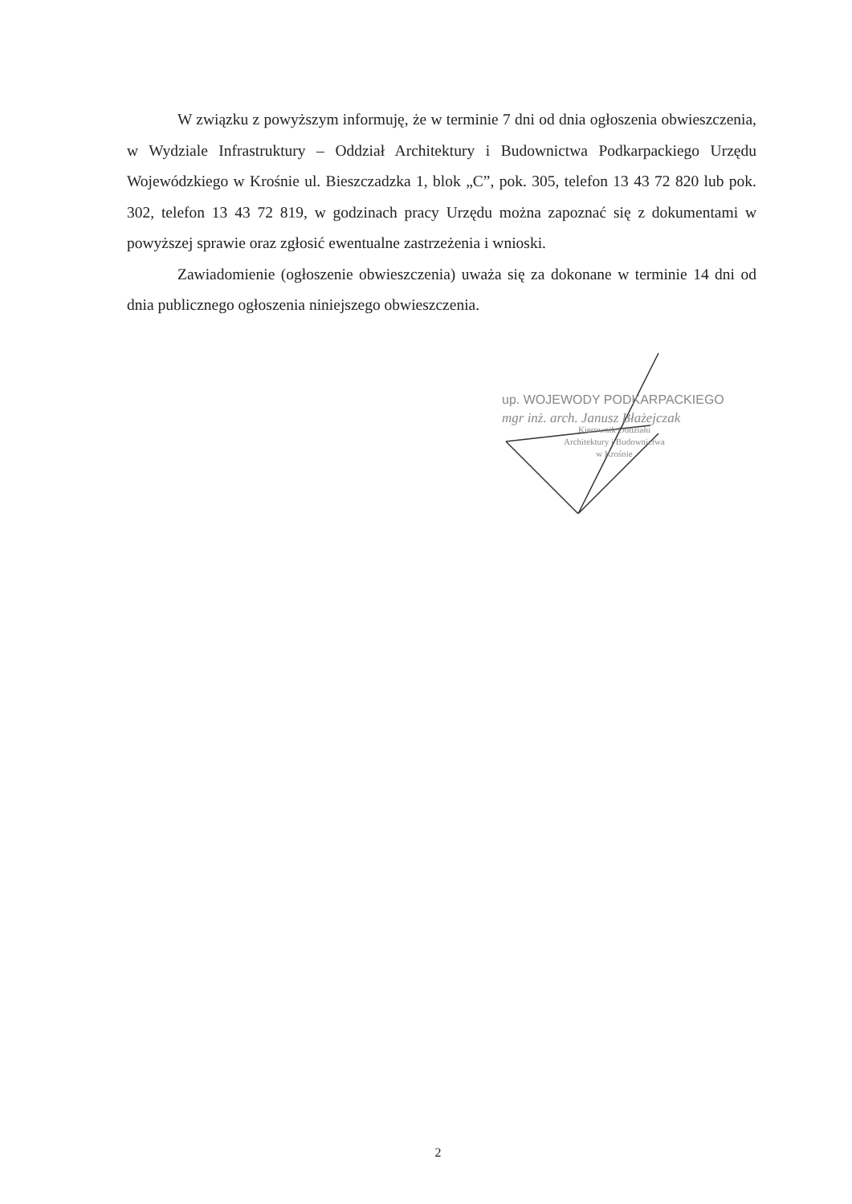W związku z powyższym informuję, że w terminie 7 dni od dnia ogłoszenia obwieszczenia, w Wydziale Infrastruktury – Oddział Architektury i Budownictwa Podkarpackiego Urzędu Wojewódzkiego w Krośnie ul. Bieszczadzka 1, blok „C”, pok. 305, telefon 13 43 72 820 lub pok. 302, telefon 13 43 72 819, w godzinach pracy Urzędu można zapoznać się z dokumentami w powyższej sprawie oraz zgłosić ewentualne zastrzeżenia i wnioski.
Zawiadomienie (ogłoszenie obwieszczenia) uważa się za dokonane w terminie 14 dni od dnia publicznego ogłoszenia niniejszego obwieszczenia.
up. WOJEWODY PODKARPACKIEGO
mgr inż. arch. Janusz Błażejczak
Kierownik Oddziału
Architektury i Budownictwa
w Krośnie
2